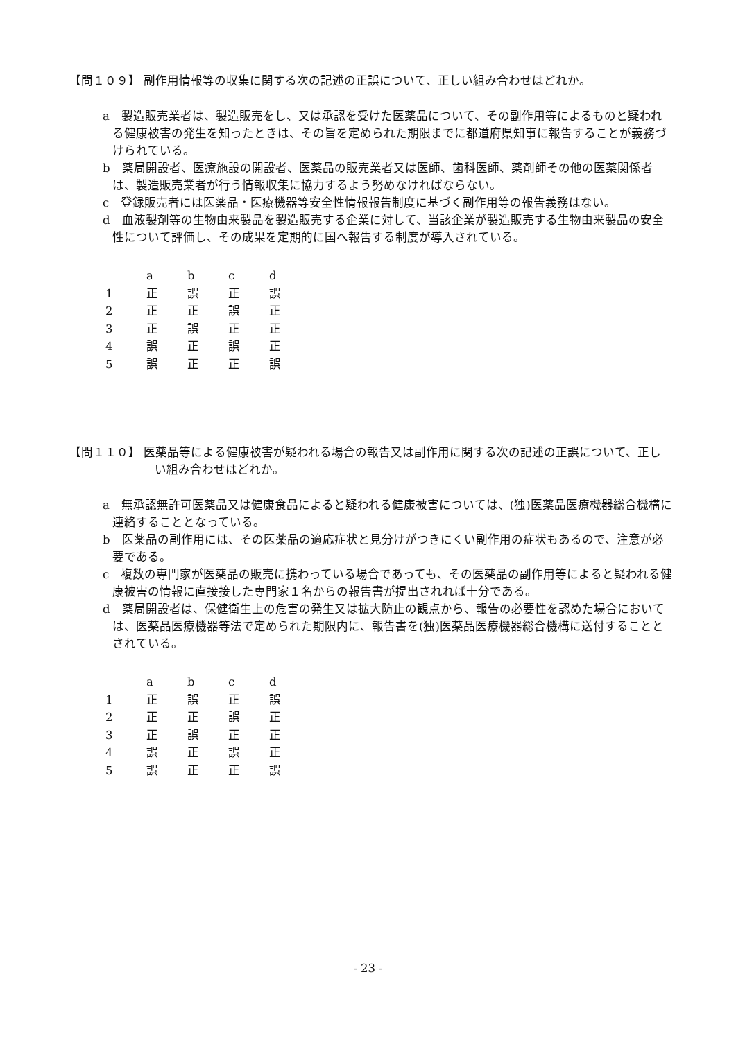【問１０９】 副作用情報等の収集に関する次の記述の正誤について、正しい組み合わせはどれか。
a　製造販売業者は、製造販売をし、又は承認を受けた医薬品について、その副作用等によるものと疑われる健康被害の発生を知ったときは、その旨を定められた期限までに都道府県知事に報告することが義務づけられている。
b　薬局開設者、医療施設の開設者、医薬品の販売業者又は医師、歯科医師、薬剤師その他の医薬関係者は、製造販売業者が行う情報収集に協力するよう努めなければならない。
c　登録販売者には医薬品・医療機器等安全性情報報告制度に基づく副作用等の報告義務はない。
d　血液製剤等の生物由来製品を製造販売する企業に対して、当該企業が製造販売する生物由来製品の安全性について評価し、その成果を定期的に国へ報告する制度が導入されている。
| | a | b | c | d |
| 1 | 正 | 誤 | 正 | 誤 |
| 2 | 正 | 正 | 誤 | 正 |
| 3 | 正 | 誤 | 正 | 正 |
| 4 | 誤 | 正 | 誤 | 正 |
| 5 | 誤 | 正 | 正 | 誤 |
【問１１０】 医薬品等による健康被害が疑われる場合の報告又は副作用に関する次の記述の正誤について、正しい組み合わせはどれか。
a　無承認無許可医薬品又は健康食品によると疑われる健康被害については、(独)医薬品医療機器総合機構に連絡することとなっている。
b　医薬品の副作用には、その医薬品の適応症状と見分けがつきにくい副作用の症状もあるので、注意が必要である。
c　複数の専門家が医薬品の販売に携わっている場合であっても、その医薬品の副作用等によると疑われる健康被害の情報に直接接した専門家１名からの報告書が提出されれば十分である。
d　薬局開設者は、保健衛生上の危害の発生又は拡大防止の観点から、報告の必要性を認めた場合においては、医薬品医療機器等法で定められた期限内に、報告書を(独)医薬品医療機器総合機構に送付することとされている。
| | a | b | c | d |
| 1 | 正 | 誤 | 正 | 誤 |
| 2 | 正 | 正 | 誤 | 正 |
| 3 | 正 | 誤 | 正 | 正 |
| 4 | 誤 | 正 | 誤 | 正 |
| 5 | 誤 | 正 | 正 | 誤 |
- 23 -